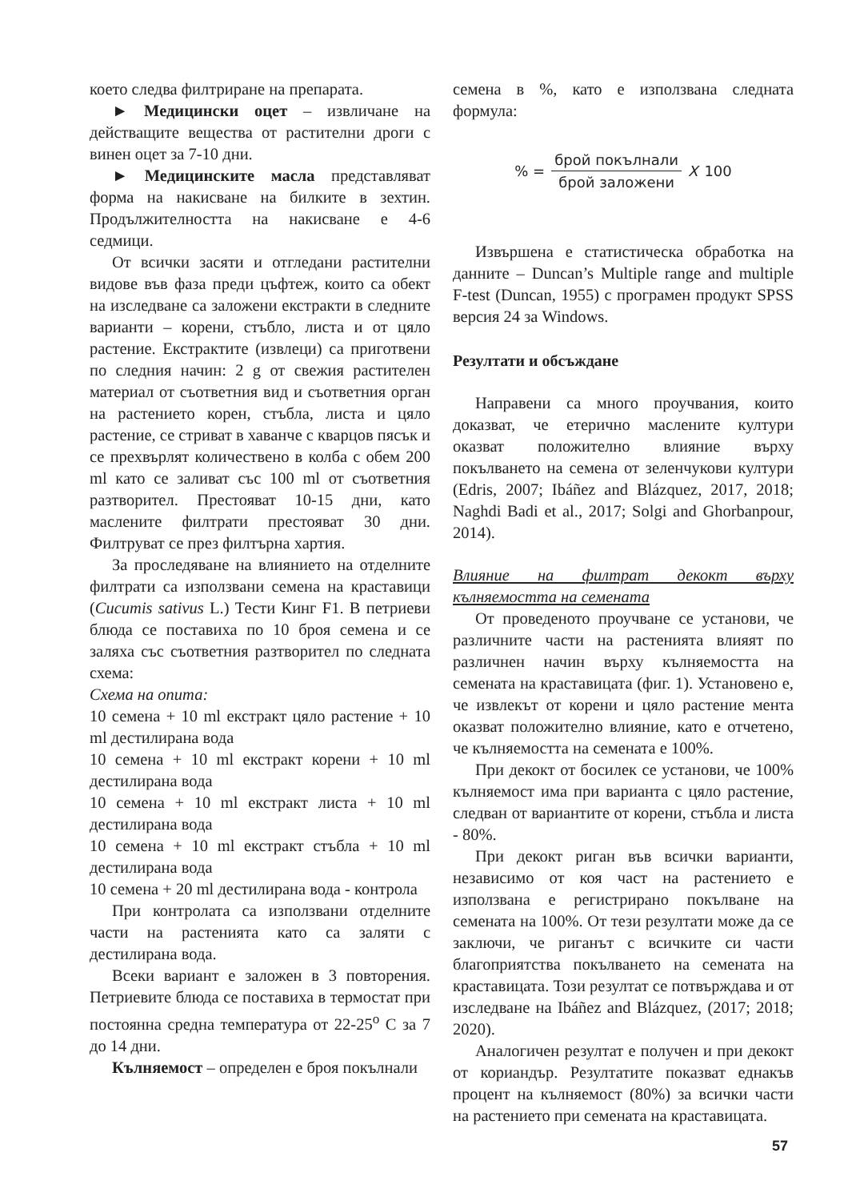което следва филтриране на препарата.
► Медицински оцет – извличане на действащите вещества от растителни дроги с винен оцет за 7-10 дни.
► Медицинските масла представляват форма на накисване на билките в зехтин. Продължителността на накисване е 4-6 седмици.
От всички засяти и отгледани растителни видове във фаза преди цъфтеж, които са обект на изследване са заложени екстракти в следните варианти – корени, стъбло, листа и от цяло растение. Екстрактите (извлеци) са приготвени по следния начин: 2 g от свежия растителен материал от съответния вид и съответния орган на растението корен, стъбла, листа и цяло растение, се стриват в хаванче с кварцов пясък и се прехвърлят количествено в колба с обем 200 ml като се заливат със 100 ml от съответния разтворител. Престояват 10-15 дни, като маслените филтрати престояват 30 дни. Филтруват се през филтърна хартия.
За проследяване на влиянието на отделните филтрати са използвани семена на краставици (Cucumis sativus L.) Тести Кинг F1. В петриеви блюда се поставиха по 10 броя семена и се заляха със съответния разтворител по следната схема:
Схема на опита:
10 семена + 10 ml екстракт цяло растение + 10 ml дестилирана вода
10 семена + 10 ml екстракт корени + 10 ml дестилирана вода
10 семена + 10 ml екстракт листа + 10 ml дестилирана вода
10 семена + 10 ml екстракт стъбла + 10 ml дестилирана вода
10 семена + 20 ml дестилирана вода - контрола
При контролата са използвани отделните части на растенията като са заляти с дестилирана вода.
Всеки вариант е заложен в 3 повторения. Петриевите блюда се поставиха в термостат при постоянна средна температура от 22-25<sup>o</sup> C за 7 до 14 дни.
Кълняемост – определен е броя покълнали
семена в %, като е използвана следната формула:
% = брой покълнали брой заложени X 100
Извършена е статистическа обработка на данните – Duncan’s Multiple range and multiple F-test (Duncan, 1955) с програмен продукт SPSS версия 24 за Windows.
Резултати и обсъждане
Направени са много проучвания, които доказват, че етерично маслените култури оказват положително влияние върху покълването на семена от зеленчукови култури (Edris, 2007; Ibáñez and Blázquez, 2017, 2018; Naghdi Badi et al., 2017; Solgi and Ghorbanpour, 2014).
Влияние на филтрат декокт върху кълняемостта на семената
От проведеното проучване се установи, че различните части на растенията влияят по различнен начин върху кълняемостта на семената на краставицата (фиг. 1). Установено е, че извлекът от корени и цяло растение мента оказват положително влияние, като е отчетено, че кълняемостта на семената е 100%.
При декокт от босилек се установи, че 100% кълняемост има при варианта с цяло растение, следван от вариантите от корени, стъбла и листа - 80%.
При декокт риган във всички варианти, независимо от коя част на растението е използвана е регистрирано покълване на семената на 100%. От тези резултати може да се заключи, че риганът с всичките си части благоприятства покълването на семената на краставицата. Този резултат се потвърждава и от изследване на Ibáñez and Blázquez, (2017; 2018; 2020).
Аналогичен резултат е получен и при декокт от кориандър. Резултатите показват еднакъв процент на кълняемост (80%) за всички части на растението при семената на краставицата.
57